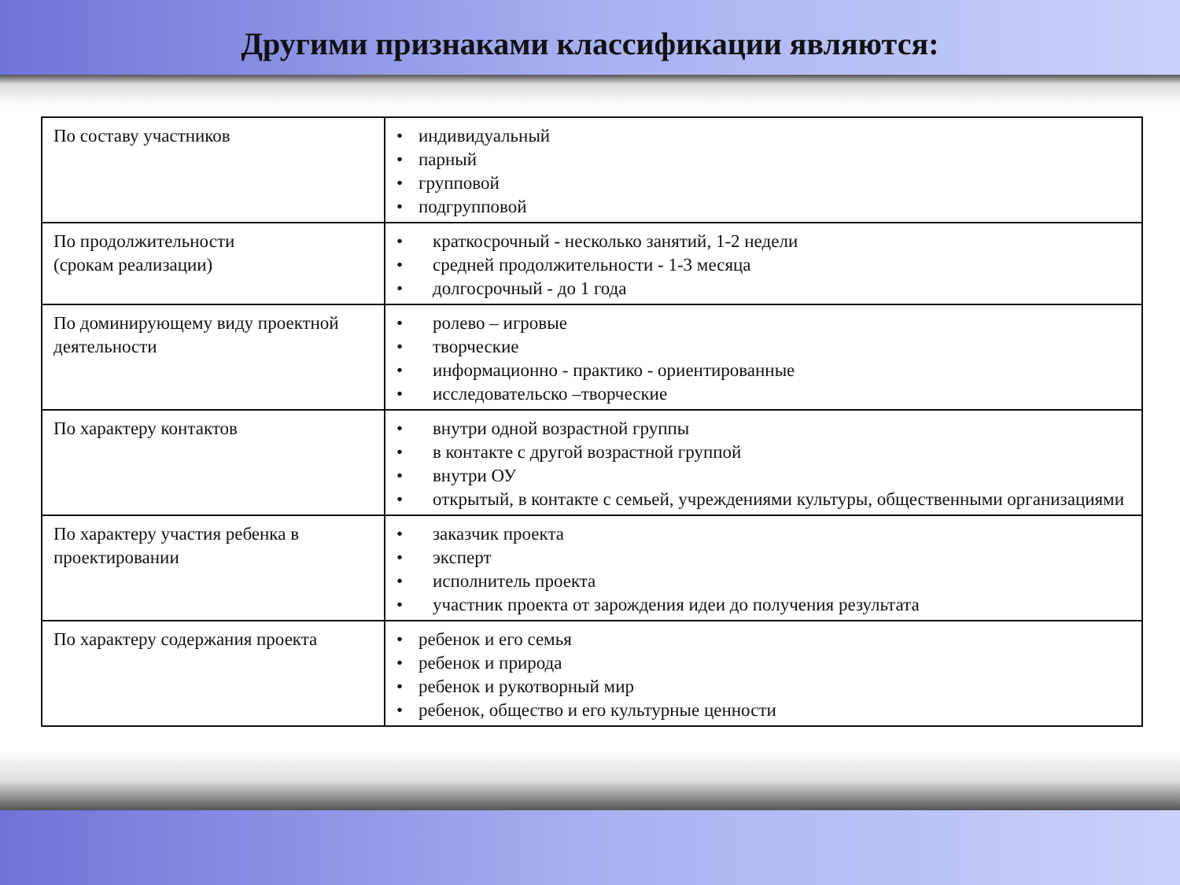Другими признаками классификации являются:
| По составу участников | • индивидуальный • парный • групповой • подгрупповой |
| По продолжительности (срокам реализации) | • краткосрочный - несколько занятий, 1-2 недели • средней продолжительности - 1-3 месяца • долгосрочный - до 1 года |
| По доминирующему виду проектной деятельности | • ролево – игровые • творческие • информационно - практико - ориентированные • исследовательско –творческие |
| По характеру контактов | • внутри одной возрастной группы • в контакте с другой возрастной группой • внутри ОУ • открытый, в контакте с семьей, учреждениями культуры, общественными организациями |
| По характеру участия ребенка в проектировании | • заказчик проекта • эксперт • исполнитель проекта • участник проекта от зарождения идеи до получения результата |
| По характеру содержания проекта | • ребенок и его семья • ребенок и природа • ребенок и рукотворный мир • ребенок, общество и его культурные ценности |